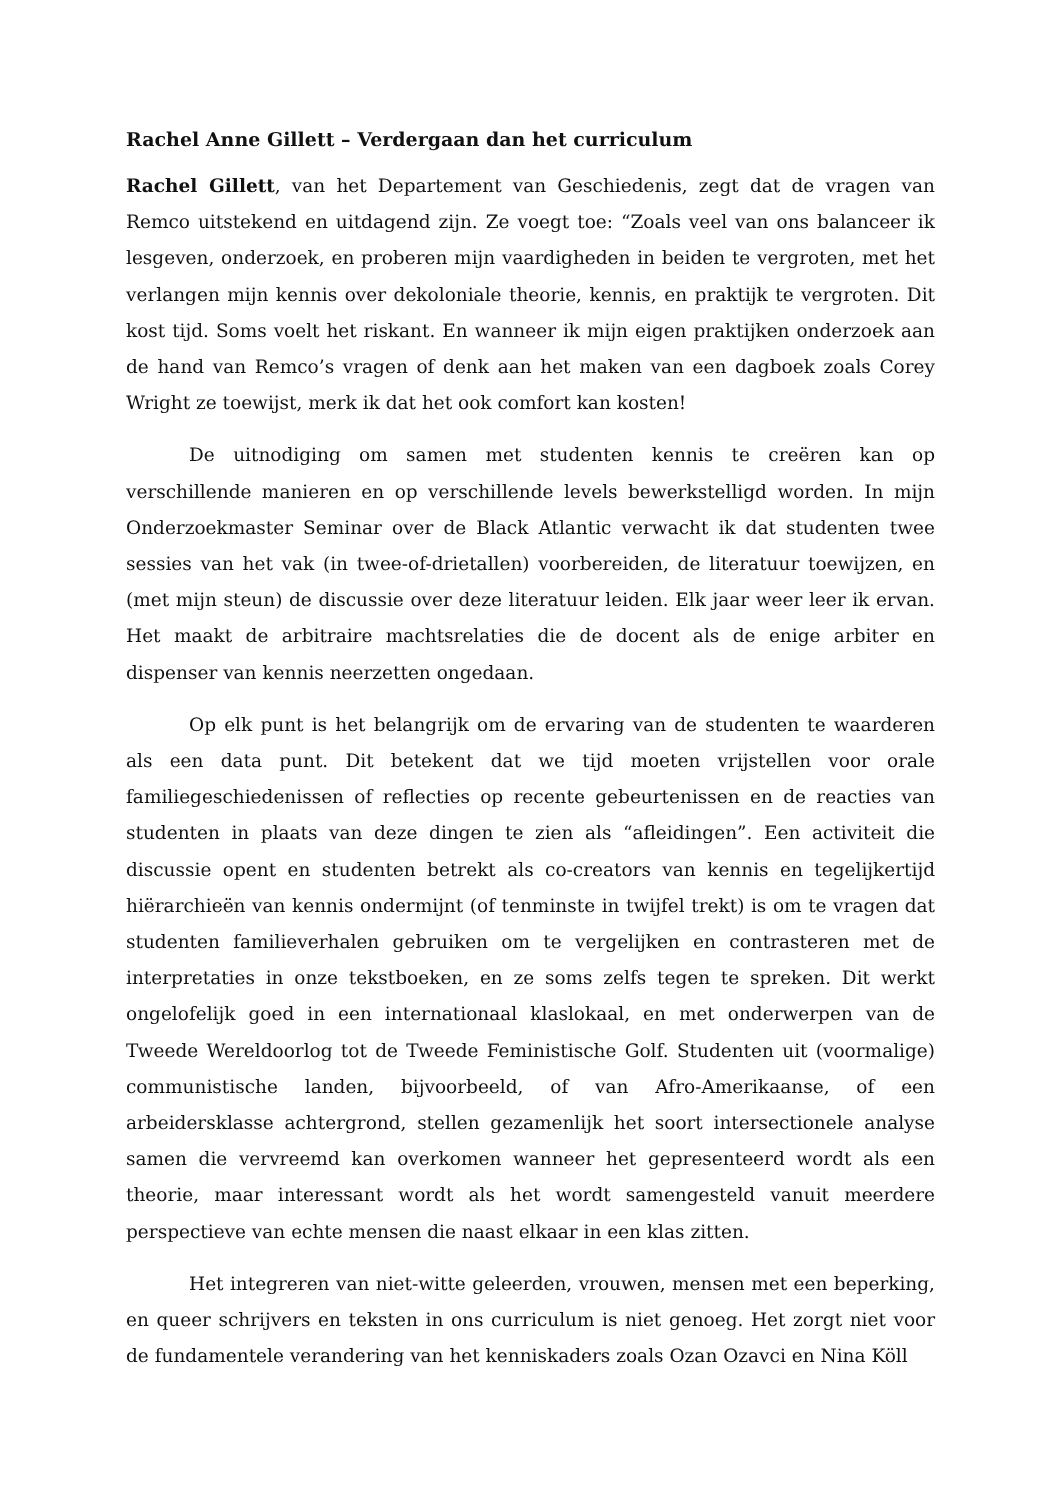Rachel Anne Gillett – Verdergaan dan het curriculum
Rachel Gillett, van het Departement van Geschiedenis, zegt dat de vragen van Remco uitstekend en uitdagend zijn. Ze voegt toe: “Zoals veel van ons balanceer ik lesgeven, onderzoek, en proberen mijn vaardigheden in beiden te vergroten, met het verlangen mijn kennis over dekoloniale theorie, kennis, en praktijk te vergroten. Dit kost tijd. Soms voelt het riskant. En wanneer ik mijn eigen praktijken onderzoek aan de hand van Remco’s vragen of denk aan het maken van een dagboek zoals Corey Wright ze toewijst, merk ik dat het ook comfort kan kosten!
De uitnodiging om samen met studenten kennis te creëren kan op verschillende manieren en op verschillende levels bewerkstelligd worden. In mijn Onderzoekmaster Seminar over de Black Atlantic verwacht ik dat studenten twee sessies van het vak (in twee-of-drietallen) voorbereiden, de literatuur toewijzen, en (met mijn steun) de discussie over deze literatuur leiden. Elk jaar weer leer ik ervan. Het maakt de arbitraire machtsrelaties die de docent als de enige arbiter en dispenser van kennis neerzetten ongedaan.
Op elk punt is het belangrijk om de ervaring van de studenten te waarderen als een data punt. Dit betekent dat we tijd moeten vrijstellen voor orale familiegeschiedenissen of reflecties op recente gebeurtenissen en de reacties van studenten in plaats van deze dingen te zien als “afleidingen”. Een activiteit die discussie opent en studenten betrekt als co-creators van kennis en tegelijkertijd hiërarchieën van kennis ondermijnt (of tenminste in twijfel trekt) is om te vragen dat studenten familieverhalen gebruiken om te vergelijken en contrasteren met de interpretaties in onze tekstboeken, en ze soms zelfs tegen te spreken. Dit werkt ongelofelijk goed in een internationaal klaslokaal, en met onderwerpen van de Tweede Wereldoorlog tot de Tweede Feministische Golf. Studenten uit (voormalige) communistische landen, bijvoorbeeld, of van Afro-Amerikaanse, of een arbeidersklasse achtergrond, stellen gezamenlijk het soort intersectionele analyse samen die vervreemd kan overkomen wanneer het gepresenteerd wordt als een theorie, maar interessant wordt als het wordt samengesteld vanuit meerdere perspectieve van echte mensen die naast elkaar in een klas zitten.
Het integreren van niet-witte geleerden, vrouwen, mensen met een beperking, en queer schrijvers en teksten in ons curriculum is niet genoeg. Het zorgt niet voor de fundamentele verandering van het kenniskaders zoals Ozan Ozavci en Nina Köll